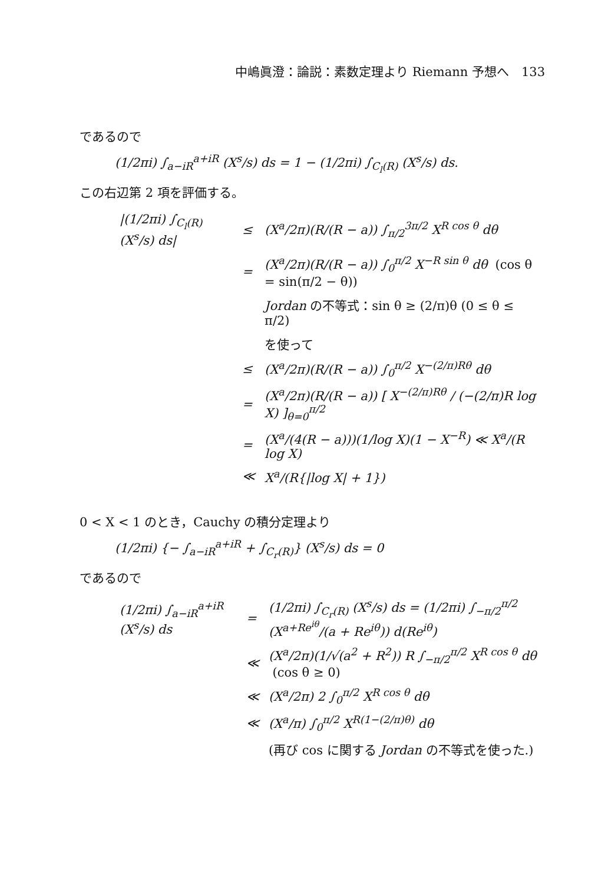中嶋眞澄：論説：素数定理より Riemann 予想へ　133
であるので
(1/2πi) ∫<sub>a−iR</sub><sup>a+iR</sup> (X<sup>s</sup>/s) ds = 1 − (1/2πi) ∫<sub>C<sub>l</sub>(R)</sub> (X<sup>s</sup>/s) ds.
この右辺第 2 項を評価する。
| /(1/2πi) ∫<sub>C<sub>l</sub>(R)</sub> (X<sup>s</sup>/s) ds/ | ≤ | (X<sup>a</sup>/2π)(R/(R − a)) ∫<sub>π/2</sub><sup>3π/2</sup> X<sup>R cos θ</sup> dθ |
| | = | (X<sup>a</sup>/2π)(R/(R − a)) ∫<sub>0</sub><sup>π/2</sup> X<sup>−R sin θ</sup> dθ (cos θ = sin(π/2 − θ)) |
| | | Jordan の不等式：sin θ ≥ (2/π)θ (0 ≤ θ ≤ π/2) |
| | | を使って |
| | ≤ | (X<sup>a</sup>/2π)(R/(R − a)) ∫<sub>0</sub><sup>π/2</sup> X<sup>−(2/π)Rθ</sup> dθ |
| | = | (X<sup>a</sup>/2π)(R/(R − a)) [ X<sup>−(2/π)Rθ</sup> / (−(2/π)R log X) ]<sub>θ=0</sub><sup>π/2</sup> |
| | = | (X<sup>a</sup>/(4(R − a)))(1/log X)(1 − X<sup>−R</sup>) ≪ X<sup>a</sup>/(R log X) |
| | ≪ | X<sup>a</sup>/(R{/log X/ + 1}) |
0 < X < 1 のとき，Cauchy の積分定理より
(1/2πi) {− ∫<sub>a−iR</sub><sup>a+iR</sup> + ∫<sub>C<sub>r</sub>(R)</sub>} (X<sup>s</sup>/s) ds = 0
であるので
| (1/2πi) ∫<sub>a−iR</sub><sup>a+iR</sup> (X<sup>s</sup>/s) ds | = | (1/2πi) ∫<sub>C<sub>r</sub>(R)</sub> (X<sup>s</sup>/s) ds = (1/2πi) ∫<sub>−π/2</sub><sup>π/2</sup> (X<sup>a+Re<sup>iθ</sup></sup>/(a + Re<sup>iθ</sup>)) d(Re<sup>iθ</sup>) |
| | ≪ | (X<sup>a</sup>/2π)(1/√(a<sup>2</sup> + R<sup>2</sup>)) R ∫<sub>−π/2</sub><sup>π/2</sup> X<sup>R cos θ</sup> dθ (cos θ ≥ 0) |
| | ≪ | (X<sup>a</sup>/2π) 2 ∫<sub>0</sub><sup>π/2</sup> X<sup>R cos θ</sup> dθ |
| | ≪ | (X<sup>a</sup>/π) ∫<sub>0</sub><sup>π/2</sup> X<sup>R(1−(2/π)θ)</sup> dθ |
| | | (再び cos に関する Jordan の不等式を使った.) |